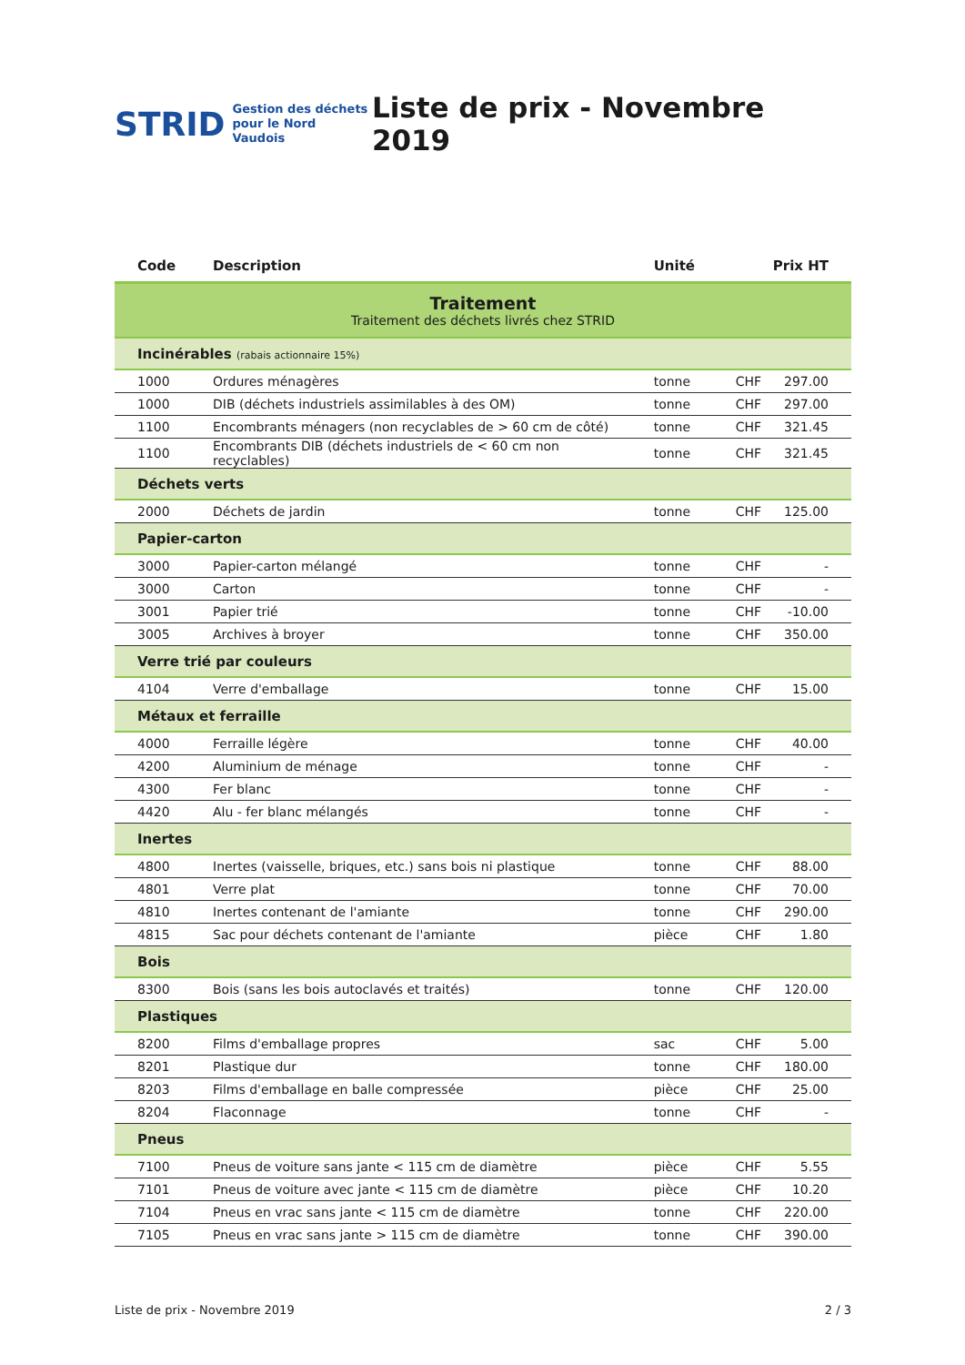STRID Gestion des déchets
pour le Nord Vaudois
Liste de prix - Novembre 2019
| Code | Description | Unité | Prix HT | |
| --- | --- | --- | --- | --- |
| Traitement Traitement des déchets livrés chez STRID | | | | |
| Incinérables (rabais actionnaire 15%) | | | | |
| 1000 | Ordures ménagères | tonne | CHF | 297.00 |
| 1000 | DIB (déchets industriels assimilables à des OM) | tonne | CHF | 297.00 |
| 1100 | Encombrants ménagers (non recyclables de > 60 cm de côté) | tonne | CHF | 321.45 |
| 1100 | Encombrants DIB (déchets industriels de < 60 cm non recyclables) | tonne | CHF | 321.45 |
| Déchets verts | | | | |
| 2000 | Déchets de jardin | tonne | CHF | 125.00 |
| Papier-carton | | | | |
| 3000 | Papier-carton mélangé | tonne | CHF | - |
| 3000 | Carton | tonne | CHF | - |
| 3001 | Papier trié | tonne | CHF | -10.00 |
| 3005 | Archives à broyer | tonne | CHF | 350.00 |
| Verre trié par couleurs | | | | |
| 4104 | Verre d'emballage | tonne | CHF | 15.00 |
| Métaux et ferraille | | | | |
| 4000 | Ferraille légère | tonne | CHF | 40.00 |
| 4200 | Aluminium de ménage | tonne | CHF | - |
| 4300 | Fer blanc | tonne | CHF | - |
| 4420 | Alu - fer blanc mélangés | tonne | CHF | - |
| Inertes | | | | |
| 4800 | Inertes (vaisselle, briques, etc.) sans bois ni plastique | tonne | CHF | 88.00 |
| 4801 | Verre plat | tonne | CHF | 70.00 |
| 4810 | Inertes contenant de l'amiante | tonne | CHF | 290.00 |
| 4815 | Sac pour déchets contenant de l'amiante | pièce | CHF | 1.80 |
| Bois | | | | |
| 8300 | Bois (sans les bois autoclavés et traités) | tonne | CHF | 120.00 |
| Plastiques | | | | |
| 8200 | Films d'emballage propres | sac | CHF | 5.00 |
| 8201 | Plastique dur | tonne | CHF | 180.00 |
| 8203 | Films d'emballage en balle compressée | pièce | CHF | 25.00 |
| 8204 | Flaconnage | tonne | CHF | - |
| Pneus | | | | |
| 7100 | Pneus de voiture sans jante < 115 cm de diamètre | pièce | CHF | 5.55 |
| 7101 | Pneus de voiture avec jante < 115 cm de diamètre | pièce | CHF | 10.20 |
| 7104 | Pneus en vrac sans jante < 115 cm de diamètre | tonne | CHF | 220.00 |
| 7105 | Pneus en vrac sans jante > 115 cm de diamètre | tonne | CHF | 390.00 |
Liste de prix - Novembre 2019 2 / 3